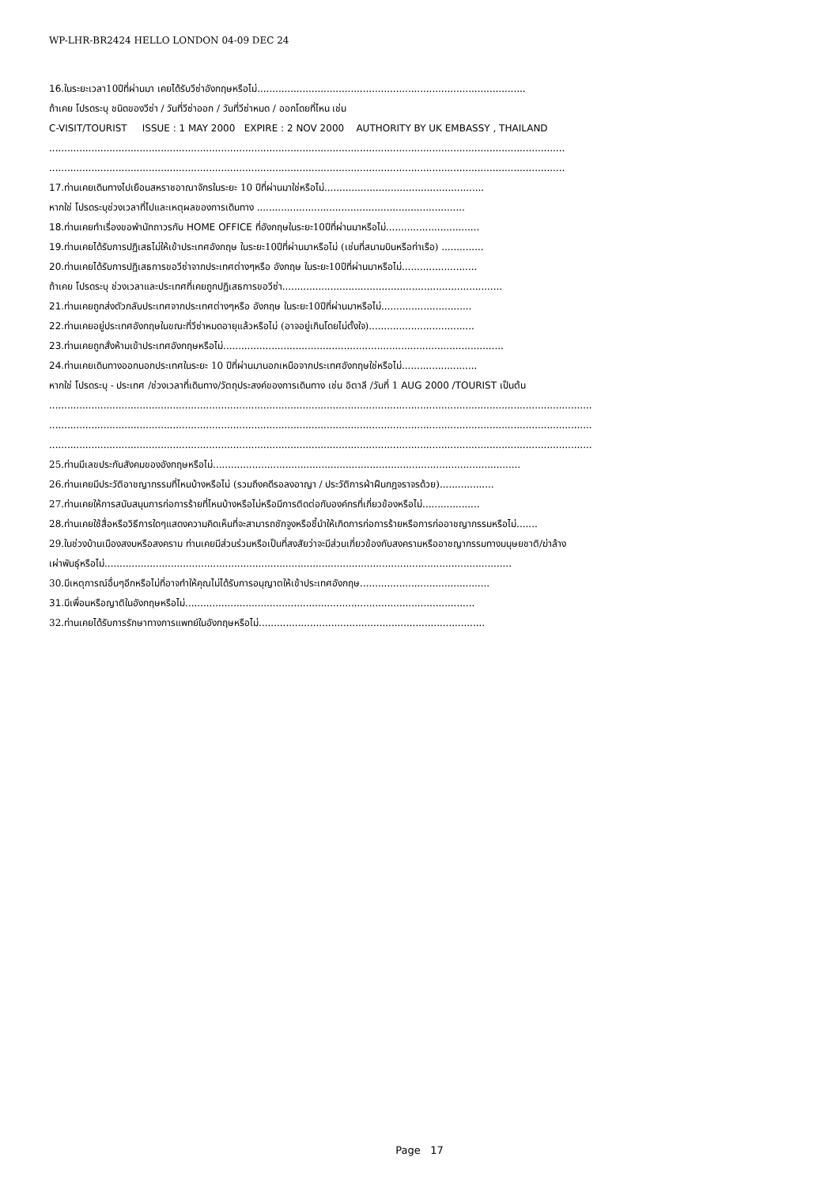WP-LHR-BR2424 HELLO LONDON 04-09 DEC 24
16. ในระยะเวลา10ปีที่ผ่านมา เคยได้รับวีซ่าอังกฤษหรือไม่.........................................................................................
ถ้าเคย โปรดระบุ ชนิดของวีซ่า / วันที่วีซ่าออก / วันที่วีซ่าหมด / ออกโดยที่ไหน เช่น
C-VISIT/TOURIST ISSUE : 1 MAY 2000 EXPIRE : 2 NOV 2000 AUTHORITY BY UK EMBASSY , THAILAND
...........................................................................................................................................................................
...........................................................................................................................................................................
17. ท่านเคยเดินทางไปเยือนสหราชอาณาจักรในระยะ 10 ปีที่ผ่านมาใช่หรือไม่.....................................................
หากใช่ โปรดระบุช่วงเวลาที่ไปและเหตุผลของการเดินทาง .....................................................................
18. ท่านเคยทำเรื่องขอพำนักถาวรกับ HOME OFFICE ที่อังกฤษในระยะ10ปีที่ผ่านมาหรือไม่...............................
19. ท่านเคยได้รับการปฏิเสธไม่ให้เข้าประเทศอังกฤษ ในระยะ10ปีที่ผ่านมาหรือไม่ (เช่นที่สนามบินหรือท่าเรือ) ..............
20. ท่านเคยได้รับการปฏิเสธการขอวีซ่าจากประเทศต่างๆหรือ อังกฤษ ในระยะ10ปีที่ผ่านมาหรือไม่.........................
ถ้าเคย โปรดระบุ ช่วงเวลาและประเทศที่เคยถูกปฏิเสธการขอวีซ่า.........................................................................
21. ท่านเคยถูกส่งตัวกลับประเทศจากประเทศต่างๆหรือ อังกฤษ ในระยะ10ปีที่ผ่านมาหรือไม่..............................
22. ท่านเคยอยู่ประเทศอังกฤษในขณะที่วีซ่าหมดอายุแล้วหรือไม่ (อาจอยู่เกินโดยไม่ตั้งใจ)...................................
23. ท่านเคยถูกสั่งห้ามเข้าประเทศอังกฤษหรือไม่.............................................................................................
24. ท่านเคยเดินทางออกนอกประเทศในระยะ 10 ปีที่ผ่านมานอกเหนือจากประเทศอังกฤษใช่หรือไม่.........................
หากใช่ โปรดระบุ - ประเทศ /ช่วงเวลาที่เดินทาง/วัตถุประสงค์ของการเดินทาง เช่น อิตาลี /วันที่ 1 AUG 2000 /TOURIST เป็นต้น
....................................................................................................................................................................................
....................................................................................................................................................................................
....................................................................................................................................................................................
25.ท่านมีเลขประกันสังคมของอังกฤษหรือไม่......................................................................................................
26.ท่านเคยมีประวัติอาชญากรรมที่ไหนบ้างหรือไม่ (รวมถึงคดีรอลงอาญา / ประวัติการฝ่าฝืนกฎจราจรด้วย)..................
27.ท่านเคยให้การสนับสนุนการก่อการร้ายที่ไหนบ้างหรือไม่หรือมีการติดต่อกับองค์กรที่เกี่ยวข้องหรือไม่...................
28.ท่านเคยใช้สื่อหรือวิธีการใดๆแสดงความคิดเห็นที่จะสามารถชักจูงหรือชี้นำให้เกิดการก่อการร้ายหรือการก่ออาชญากรรมหรือไม่.......
29.ในช่วงบ้านเมืองสงบหรือสงคราม ท่านเคยมีส่วนร่วมหรือเป็นที่สงสัยว่าจะมีส่วนเกี่ยวข้องกับสงครามหรืออาชญากรรมทางมนุษยชาติ/ฆ่าล้าง
เผ่าพันธุ์หรือไม่.......................................................................................................................................
30.มีเหตุการณ์อื่นๆอีกหรือไม่ที่อาจทำให้คุณไม่ได้รับการอนุญาตให้เข้าประเทศอังกฤษ...........................................
31. มีเพื่อนหรือญาติในอังกฤษหรือไม่................................................................................................
32.ท่านเคยได้รับการรักษาทางการแพทย์ในอังกฤษหรือไม่...........................................................................
Page 17